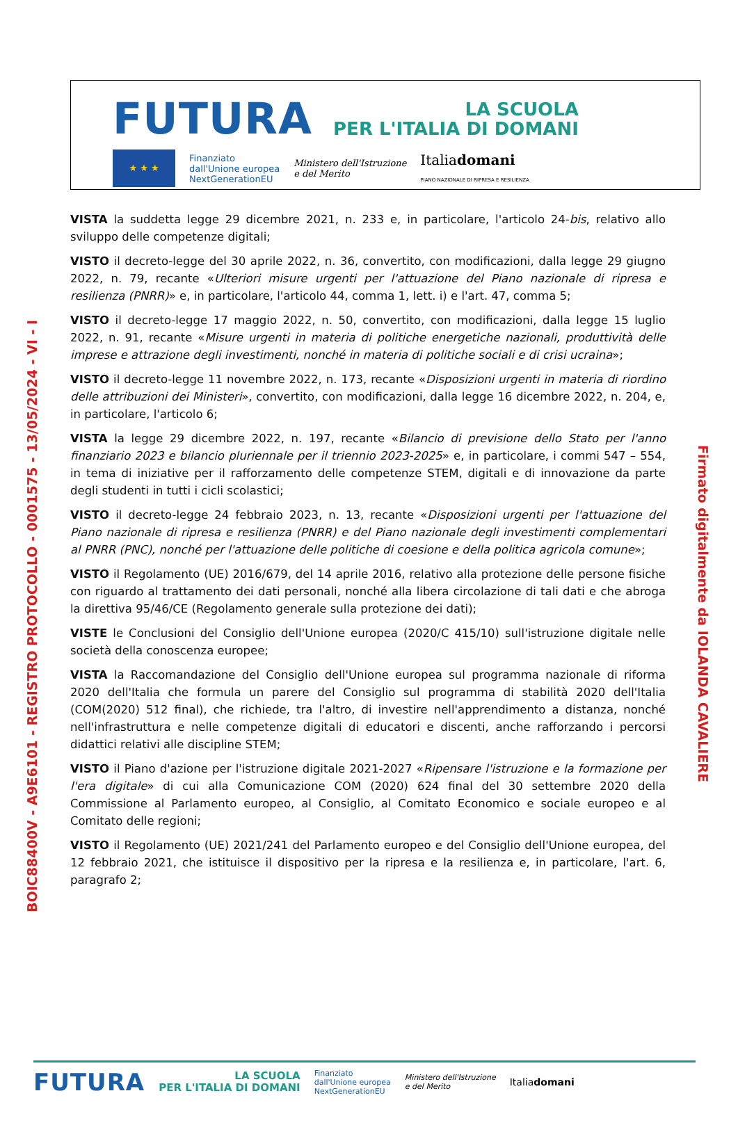FUTURA LA SCUOLA
PER L'ITALIA DI DOMANI
★ ★ ★
Finanziato
dall'Unione europea
NextGenerationEU
Ministero dell'Istruzione
e del Merito
Italiadomani
PIANO NAZIONALE DI RIPRESA E RESILIENZA
VISTA la suddetta legge 29 dicembre 2021, n. 233 e, in particolare, l'articolo 24-bis, relativo allo sviluppo delle competenze digitali;
VISTO il decreto-legge del 30 aprile 2022, n. 36, convertito, con modificazioni, dalla legge 29 giugno 2022, n. 79, recante «Ulteriori misure urgenti per l'attuazione del Piano nazionale di ripresa e resilienza (PNRR)» e, in particolare, l'articolo 44, comma 1, lett. i) e l'art. 47, comma 5;
VISTO il decreto-legge 17 maggio 2022, n. 50, convertito, con modificazioni, dalla legge 15 luglio 2022, n. 91, recante «Misure urgenti in materia di politiche energetiche nazionali, produttività delle imprese e attrazione degli investimenti, nonché in materia di politiche sociali e di crisi ucraina»;
VISTO il decreto-legge 11 novembre 2022, n. 173, recante «Disposizioni urgenti in materia di riordino delle attribuzioni dei Ministeri», convertito, con modificazioni, dalla legge 16 dicembre 2022, n. 204, e, in particolare, l'articolo 6;
VISTA la legge 29 dicembre 2022, n. 197, recante «Bilancio di previsione dello Stato per l'anno finanziario 2023 e bilancio pluriennale per il triennio 2023-2025» e, in particolare, i commi 547 – 554, in tema di iniziative per il rafforzamento delle competenze STEM, digitali e di innovazione da parte degli studenti in tutti i cicli scolastici;
VISTO il decreto-legge 24 febbraio 2023, n. 13, recante «Disposizioni urgenti per l'attuazione del Piano nazionale di ripresa e resilienza (PNRR) e del Piano nazionale degli investimenti complementari al PNRR (PNC), nonché per l'attuazione delle politiche di coesione e della politica agricola comune»;
VISTO il Regolamento (UE) 2016/679, del 14 aprile 2016, relativo alla protezione delle persone fisiche con riguardo al trattamento dei dati personali, nonché alla libera circolazione di tali dati e che abroga la direttiva 95/46/CE (Regolamento generale sulla protezione dei dati);
VISTE le Conclusioni del Consiglio dell'Unione europea (2020/C 415/10) sull'istruzione digitale nelle società della conoscenza europee;
VISTA la Raccomandazione del Consiglio dell'Unione europea sul programma nazionale di riforma 2020 dell'Italia che formula un parere del Consiglio sul programma di stabilità 2020 dell'Italia (COM(2020) 512 final), che richiede, tra l'altro, di investire nell'apprendimento a distanza, nonché nell'infrastruttura e nelle competenze digitali di educatori e discenti, anche rafforzando i percorsi didattici relativi alle discipline STEM;
VISTO il Piano d'azione per l'istruzione digitale 2021-2027 «Ripensare l'istruzione e la formazione per l'era digitale» di cui alla Comunicazione COM (2020) 624 final del 30 settembre 2020 della Commissione al Parlamento europeo, al Consiglio, al Comitato Economico e sociale europeo e al Comitato delle regioni;
VISTO il Regolamento (UE) 2021/241 del Parlamento europeo e del Consiglio dell'Unione europea, del 12 febbraio 2021, che istituisce il dispositivo per la ripresa e la resilienza e, in particolare, l'art. 6, paragrafo 2;
BOIC88400V - A9E6101 - REGISTRO PROTOCOLLO - 0001575 - 13/05/2024 - VI - I
Firmato digitalmente da IOLANDA CAVALIERE
FUTURA LA SCUOLA
PER L'ITALIA DI DOMANI Finanziato
dall'Unione europea
NextGenerationEU Ministero dell'Istruzione
e del Merito Italiadomani